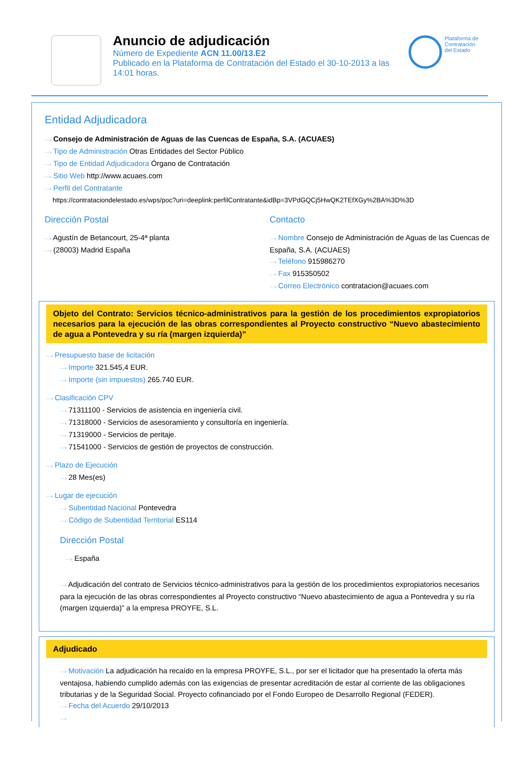Anuncio de adjudicación
Número de Expediente ACN 11.00/13.E2
Publicado en la Plataforma de Contratación del Estado el 30-10-2013 a las 14:01 horas.
Plataforma de
Contratación
del Estado
Entidad Adjudicadora
···› Consejo de Administración de Aguas de las Cuencas de España, S.A. (ACUAES)
···› Tipo de Administración Otras Entidades del Sector Público
···› Tipo de Entidad Adjudicadora Órgano de Contratación
···› Sitio Web http://www.acuaes.com
···› Perfil del Contratante
https://contrataciondelestado.es/wps/poc?uri=deeplink:perfilContratante&idBp=3VPdGQCj5HwQK2TEfXGy%2BA%3D%3D
Dirección Postal
···› Agustín de Betancourt, 25-4ª planta
···› (28003) Madrid España
Contacto
···› Nombre Consejo de Administración de Aguas de las Cuencas de España, S.A. (ACUAES)
···› Teléfono 915986270
···› Fax 915350502
···› Correo Electrónico contratacion@acuaes.com
Objeto del Contrato: Servicios técnico-administrativos para la gestión de los procedimientos expropiatorios necesarios para la ejecución de las obras correspondientes al Proyecto constructivo “Nuevo abastecimiento de agua a Pontevedra y su ría (margen izquierda)”
···› Presupuesto base de licitación
···› Importe 321.545,4 EUR.
···› Importe (sin impuestos) 265.740 EUR.
···› Clasificación CPV
···› 71311100 - Servicios de asistencia en ingeniería civil.
···› 71318000 - Servicios de asesoramiento y consultoría en ingeniería.
···› 71319000 - Servicios de peritaje.
···› 71541000 - Servicios de gestión de proyectos de construcción.
···› Plazo de Ejecución
···› 28 Mes(es)
···› Lugar de ejecución
···› Subentidad Nacional Pontevedra
···› Código de Subentidad Territorial ES114
Dirección Postal
···› España
···› Adjudicación del contrato de Servicios técnico-administrativos para la gestión de los procedimientos expropiatorios necesarios para la ejecución de las obras correspondientes al Proyecto constructivo “Nuevo abastecimiento de agua a Pontevedra y su ría (margen izquierda)” a la empresa PROYFE, S.L.
Adjudicado
···› Motivación La adjudicación ha recaído en la empresa PROYFE, S.L., por ser el licitador que ha presentado la oferta más ventajosa, habiendo cumplido además con las exigencias de presentar acreditación de estar al corriente de las obligaciones tributarias y de la Seguridad Social. Proyecto cofinanciado por el Fondo Europeo de Desarrollo Regional (FEDER).
···› Fecha del Acuerdo 29/10/2013
···›